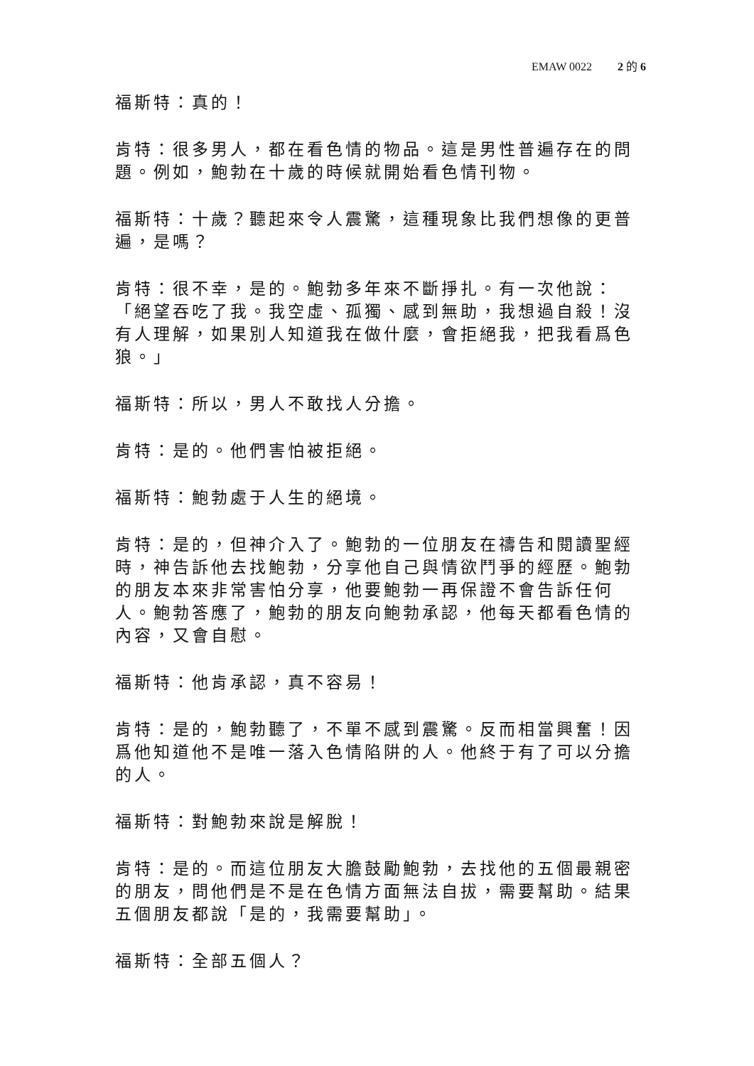EMAW 0022 2 的 6
福斯特：真的！
肯特：很多男人，都在看色情的物品。這是男性普遍存在的問題。例如，鮑勃在十歲的時候就開始看色情刊物。
福斯特：十歲？聽起來令人震驚，這種現象比我們想像的更普遍，是嗎？
肯特：很不幸，是的。鮑勃多年來不斷掙扎。有一次他說：「絕望吞吃了我。我空虛、孤獨、感到無助，我想過自殺！沒有人理解，如果別人知道我在做什麼，會拒絕我，把我看爲色狼。」
福斯特：所以，男人不敢找人分擔。
肯特：是的。他們害怕被拒絕。
福斯特：鮑勃處于人生的絕境。
肯特：是的，但神介入了。鮑勃的一位朋友在禱告和閱讀聖經時，神告訴他去找鮑勃，分享他自己與情欲鬥爭的經歷。鮑勃的朋友本來非常害怕分享，他要鮑勃一再保證不會告訴任何人。鮑勃答應了，鮑勃的朋友向鮑勃承認，他每天都看色情的內容，又會自慰。
福斯特：他肯承認，真不容易！
肯特：是的，鮑勃聽了，不單不感到震驚。反而相當興奮！因爲他知道他不是唯一落入色情陷阱的人。他終于有了可以分擔的人。
福斯特：對鮑勃來說是解脫！
肯特：是的。而這位朋友大膽鼓勵鮑勃，去找他的五個最親密的朋友，問他們是不是在色情方面無法自拔，需要幫助。結果五個朋友都說「是的，我需要幫助」。
福斯特：全部五個人？